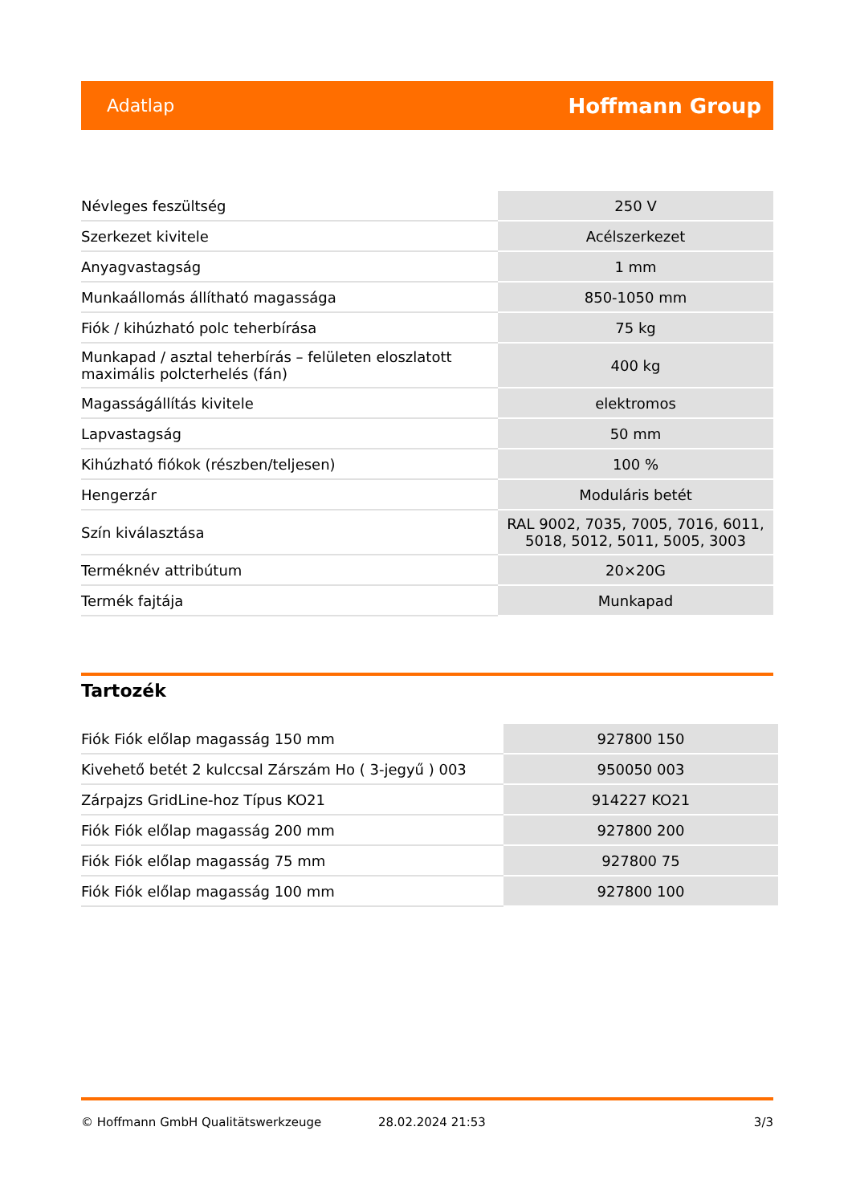Adatlap Hoffmann Group
| Névleges feszültség | 250 V |
| Szerkezet kivitele | Acélszerkezet |
| Anyagvastagság | 1 mm |
| Munkaállomás állítható magassága | 850-1050 mm |
| Fiók / kihúzható polc teherbírása | 75 kg |
| Munkapad / asztal teherbírás – felületen eloszlatott maximális polcterhelés (fán) | 400 kg |
| Magasságállítás kivitele | elektromos |
| Lapvastagság | 50 mm |
| Kihúzható fiókok (részben/teljesen) | 100 % |
| Hengerzár | Moduláris betét |
| Szín kiválasztása | RAL 9002, 7035, 7005, 7016, 6011, 5018, 5012, 5011, 5005, 3003 |
| Terméknév attribútum | 20×20G |
| Termék fajtája | Munkapad |
Tartozék
| Fiók Fiók előlap magasság 150 mm | 927800 150 |
| Kivehető betét 2 kulccsal Zárszám Ho ( 3-jegyű ) 003 | 950050 003 |
| Zárpajzs GridLine-hoz Típus KO21 | 914227 KO21 |
| Fiók Fiók előlap magasság 200 mm | 927800 200 |
| Fiók Fiók előlap magasság 75 mm | 927800 75 |
| Fiók Fiók előlap magasság 100 mm | 927800 100 |
© Hoffmann GmbH Qualitätswerkzeuge 28.02.2024 21:53 3/3